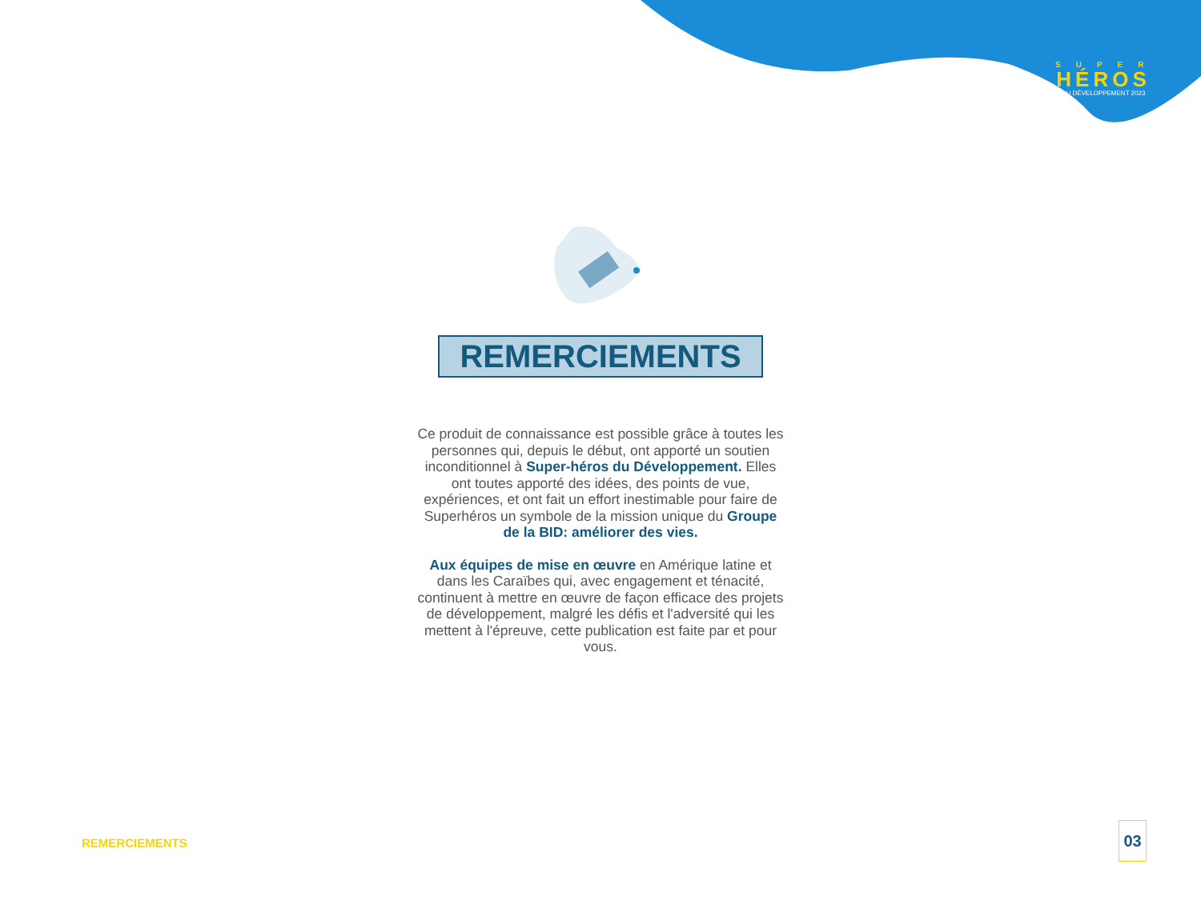SUPER
HÉROS
DU DÉVELOPPEMENT 2023
REMERCIEMENTS
Ce produit de connaissance est possible grâce à toutes les personnes qui, depuis le début, ont apporté un soutien inconditionnel à Super-héros du Développement. Elles ont toutes apporté des idées, des points de vue, expériences, et ont fait un effort inestimable pour faire de Superhéros un symbole de la mission unique du Groupe de la BID: améliorer des vies.
Aux équipes de mise en œuvre en Amérique latine et dans les Caraïbes qui, avec engagement et ténacité, continuent à mettre en œuvre de façon efficace des projets de développement, malgré les défis et l'adversité qui les mettent à l'épreuve, cette publication est faite par et pour vous.
REMERCIEMENTS
03